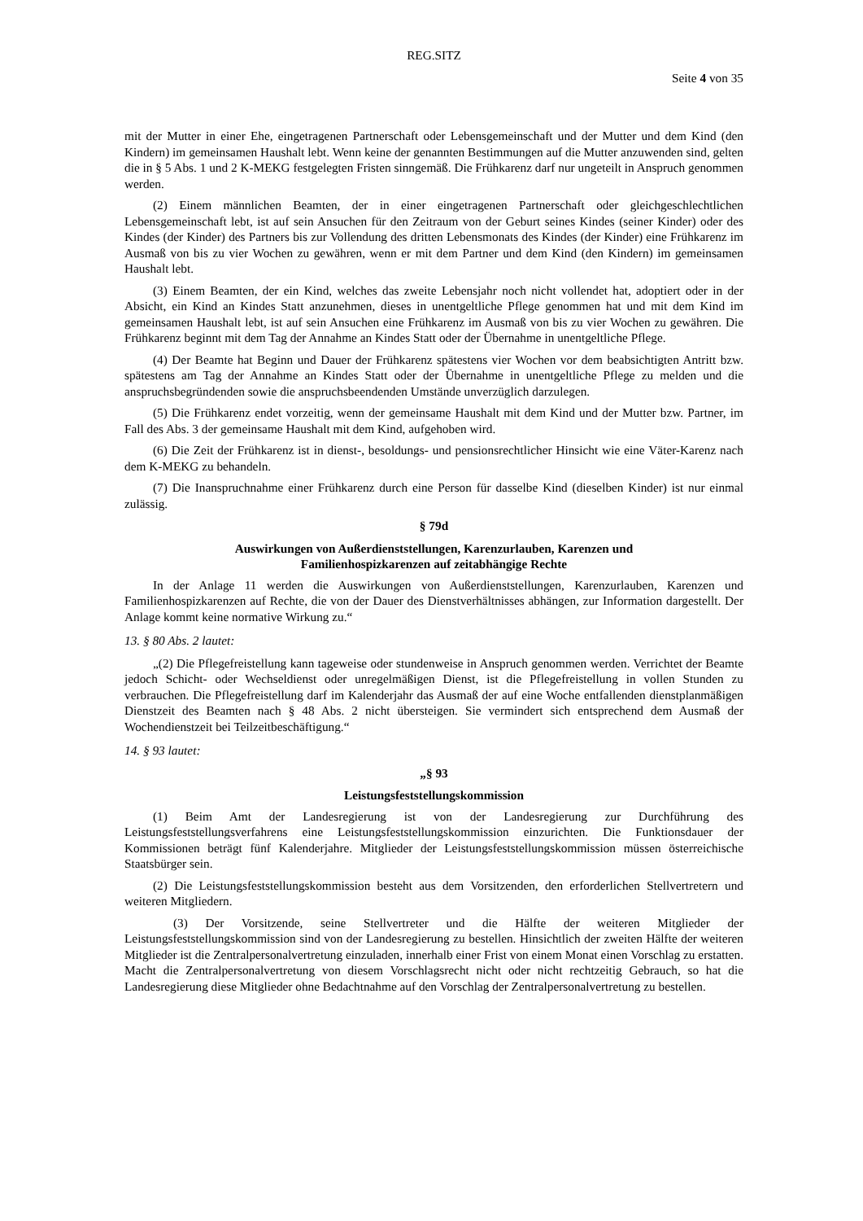REG.SITZ
Seite 4 von 35
mit der Mutter in einer Ehe, eingetragenen Partnerschaft oder Lebensgemeinschaft und der Mutter und dem Kind (den Kindern) im gemeinsamen Haushalt lebt. Wenn keine der genannten Bestimmungen auf die Mutter anzuwenden sind, gelten die in § 5 Abs. 1 und 2 K-MEKG festgelegten Fristen sinngemäß. Die Frühkarenz darf nur ungeteilt in Anspruch genommen werden.
(2) Einem männlichen Beamten, der in einer eingetragenen Partnerschaft oder gleichgeschlechtlichen Lebensgemeinschaft lebt, ist auf sein Ansuchen für den Zeitraum von der Geburt seines Kindes (seiner Kinder) oder des Kindes (der Kinder) des Partners bis zur Vollendung des dritten Lebensmonats des Kindes (der Kinder) eine Frühkarenz im Ausmaß von bis zu vier Wochen zu gewähren, wenn er mit dem Partner und dem Kind (den Kindern) im gemeinsamen Haushalt lebt.
(3) Einem Beamten, der ein Kind, welches das zweite Lebensjahr noch nicht vollendet hat, adoptiert oder in der Absicht, ein Kind an Kindes Statt anzunehmen, dieses in unentgeltliche Pflege genommen hat und mit dem Kind im gemeinsamen Haushalt lebt, ist auf sein Ansuchen eine Frühkarenz im Ausmaß von bis zu vier Wochen zu gewähren. Die Frühkarenz beginnt mit dem Tag der Annahme an Kindes Statt oder der Übernahme in unentgeltliche Pflege.
(4) Der Beamte hat Beginn und Dauer der Frühkarenz spätestens vier Wochen vor dem beabsichtigten Antritt bzw. spätestens am Tag der Annahme an Kindes Statt oder der Übernahme in unentgeltliche Pflege zu melden und die anspruchsbegründenden sowie die anspruchsbeendenden Umstände unverzüglich darzulegen.
(5) Die Frühkarenz endet vorzeitig, wenn der gemeinsame Haushalt mit dem Kind und der Mutter bzw. Partner, im Fall des Abs. 3 der gemeinsame Haushalt mit dem Kind, aufgehoben wird.
(6) Die Zeit der Frühkarenz ist in dienst-, besoldungs- und pensionsrechtlicher Hinsicht wie eine Väter-Karenz nach dem K-MEKG zu behandeln.
(7) Die Inanspruchnahme einer Frühkarenz durch eine Person für dasselbe Kind (dieselben Kinder) ist nur einmal zulässig.
§ 79d
Auswirkungen von Außerdienststellungen, Karenzurlauben, Karenzen und
Familienhospizkarenzen auf zeitabhängige Rechte
In der Anlage 11 werden die Auswirkungen von Außerdienststellungen, Karenzurlauben, Karenzen und Familienhospizkarenzen auf Rechte, die von der Dauer des Dienstverhältnisses abhängen, zur Information dargestellt. Der Anlage kommt keine normative Wirkung zu.“
13. § 80 Abs. 2 lautet:
„(2) Die Pflegefreistellung kann tageweise oder stundenweise in Anspruch genommen werden. Verrichtet der Beamte jedoch Schicht- oder Wechseldienst oder unregelmäßigen Dienst, ist die Pflegefreistellung in vollen Stunden zu verbrauchen. Die Pflegefreistellung darf im Kalenderjahr das Ausmaß der auf eine Woche entfallenden dienstplanmäßigen Dienstzeit des Beamten nach § 48 Abs. 2 nicht übersteigen. Sie vermindert sich entsprechend dem Ausmaß der Wochendienstzeit bei Teilzeitbeschäftigung.“
14. § 93 lautet:
„§ 93
Leistungsfeststellungskommission
(1) Beim Amt der Landesregierung ist von der Landesregierung zur Durchführung des Leistungsfeststellungsverfahrens eine Leistungsfeststellungskommission einzurichten. Die Funktionsdauer der Kommissionen beträgt fünf Kalenderjahre. Mitglieder der Leistungsfeststellungskommission müssen österreichische Staatsbürger sein.
(2) Die Leistungsfeststellungskommission besteht aus dem Vorsitzenden, den erforderlichen Stellvertretern und weiteren Mitgliedern.
(3) Der Vorsitzende, seine Stellvertreter und die Hälfte der weiteren Mitglieder der Leistungsfeststellungskommission sind von der Landesregierung zu bestellen. Hinsichtlich der zweiten Hälfte der weiteren Mitglieder ist die Zentralpersonalvertretung einzuladen, innerhalb einer Frist von einem Monat einen Vorschlag zu erstatten. Macht die Zentralpersonalvertretung von diesem Vorschlagsrecht nicht oder nicht rechtzeitig Gebrauch, so hat die Landesregierung diese Mitglieder ohne Bedachtnahme auf den Vorschlag der Zentralpersonalvertretung zu bestellen.